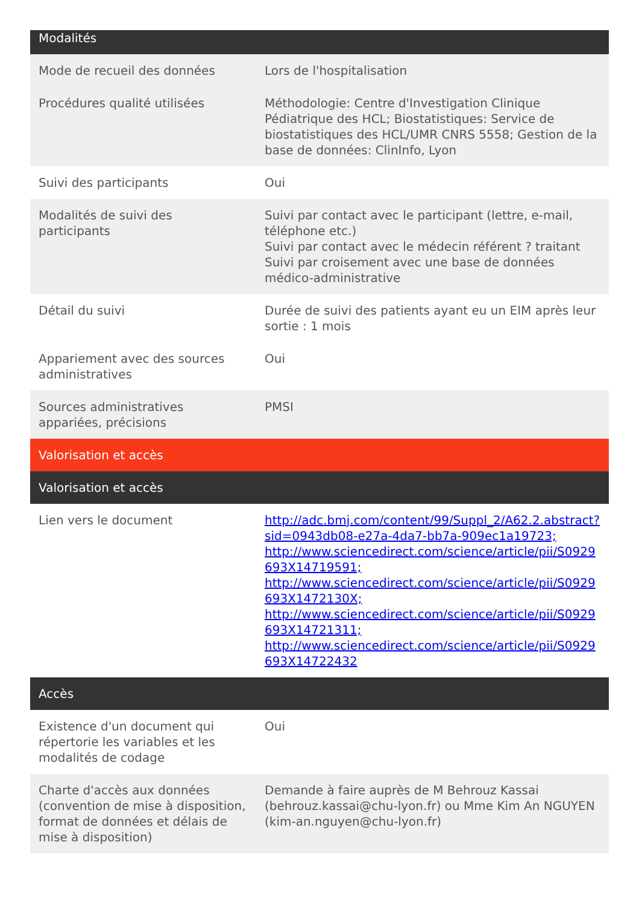| Modalités | |
| --- | --- |
| Mode de recueil des données | Lors de l'hospitalisation |
| Procédures qualité utilisées | Méthodologie: Centre d'Investigation Clinique Pédiatrique des HCL; Biostatistiques: Service de biostatistiques des HCL/UMR CNRS 5558; Gestion de la base de données: ClinInfo, Lyon |
| Suivi des participants | Oui |
| Modalités de suivi des participants | Suivi par contact avec le participant (lettre, e-mail, téléphone etc.) Suivi par contact avec le médecin référent ? traitant Suivi par croisement avec une base de données médico-administrative |
| Détail du suivi | Durée de suivi des patients ayant eu un EIM après leur sortie : 1 mois |
| Appariement avec des sources administratives | Oui |
| Sources administratives appariées, précisions | PMSI |
| Valorisation et accès | |
| Valorisation et accès | |
| Lien vers le document | http://adc.bmj.com/content/99/Suppl_2/A62.2.abstract?sid=0943db08-e27a-4da7-bb7a-909ec1a19723; http://www.sciencedirect.com/science/article/pii/S0929693X14719591; http://www.sciencedirect.com/science/article/pii/S0929693X1472130X; http://www.sciencedirect.com/science/article/pii/S0929693X14721311; http://www.sciencedirect.com/science/article/pii/S0929693X14722432 |
| Accès | |
| Existence d'un document qui répertorie les variables et les modalités de codage | Oui |
| Charte d'accès aux données (convention de mise à disposition, format de données et délais de mise à disposition) | Demande à faire auprès de M Behrouz Kassai (behrouz.kassai@chu-lyon.fr) ou Mme Kim An NGUYEN (kim-an.nguyen@chu-lyon.fr) |